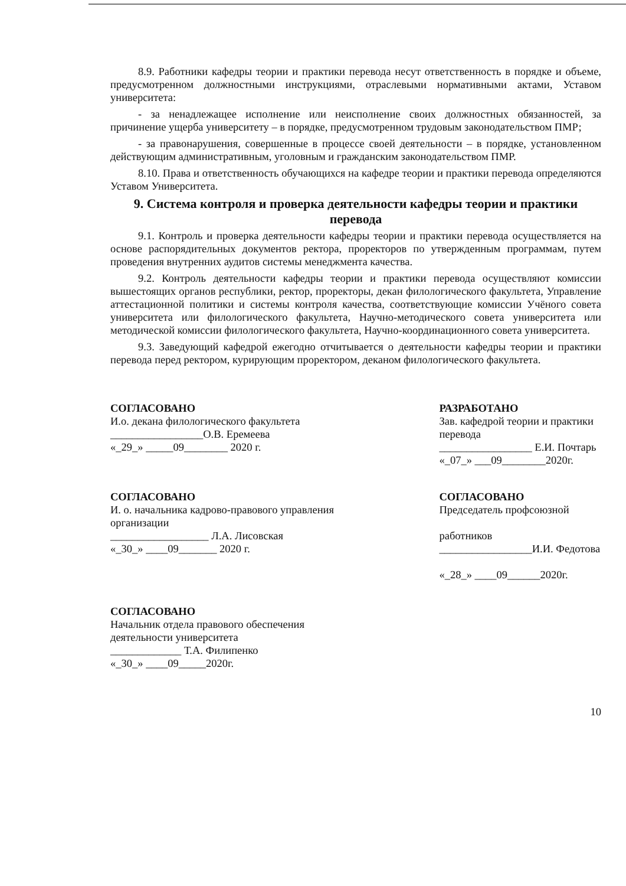8.9. Работники кафедры теории и практики перевода несут ответственность в порядке и объеме, предусмотренном должностными инструкциями, отраслевыми нормативными актами, Уставом университета:
- за ненадлежащее исполнение или неисполнение своих должностных обязанностей, за причинение ущерба университету – в порядке, предусмотренном трудовым законодательством ПМР;
- за правонарушения, совершенные в процессе своей деятельности – в порядке, установленном действующим административным, уголовным и гражданским законодательством ПМР.
8.10. Права и ответственность обучающихся на кафедре теории и практики перевода определяются Уставом Университета.
9. Система контроля и проверка деятельности кафедры теории и практики перевода
9.1. Контроль и проверка деятельности кафедры теории и практики перевода осуществляется на основе распорядительных документов ректора, проректоров по утвержденным программам, путем проведения внутренних аудитов системы менеджмента качества.
9.2. Контроль деятельности кафедры теории и практики перевода осуществляют комиссии вышестоящих органов республики, ректор, проректоры, декан филологического факультета, Управление аттестационной политики и системы контроля качества, соответствующие комиссии Учёного совета университета или филологического факультета, Научно-методического совета университета или методической комиссии филологического факультета, Научно-координационного совета университета.
9.3. Заведующий кафедрой ежегодно отчитывается о деятельности кафедры теории и практики перевода перед ректором, курирующим проректором, деканом филологического факультета.
СОГЛАСОВАНО
И.о. декана филологического факультета
_________________О.В. Еремеева
«_29_» _____09________ 2020 г.
РАЗРАБОТАНО
Зав. кафедрой теории и практики перевода
_________________ Е.И. Почтарь
«_07_» ___09________2020г.
СОГЛАСОВАНО
И. о. начальника кадрово-правового управления организации
__________________ Л.А. Лисовская
«_30_» ____09_______ 2020 г.
СОГЛАСОВАНО
Председатель профсоюзной
работников
_________________И.И. Федотова
«_28_» ____09______2020г.
СОГЛАСОВАНО
Начальник отдела правового обеспечения деятельности университета
_____________ Т.А. Филипенко
«_30_» ____09_____2020г.
10